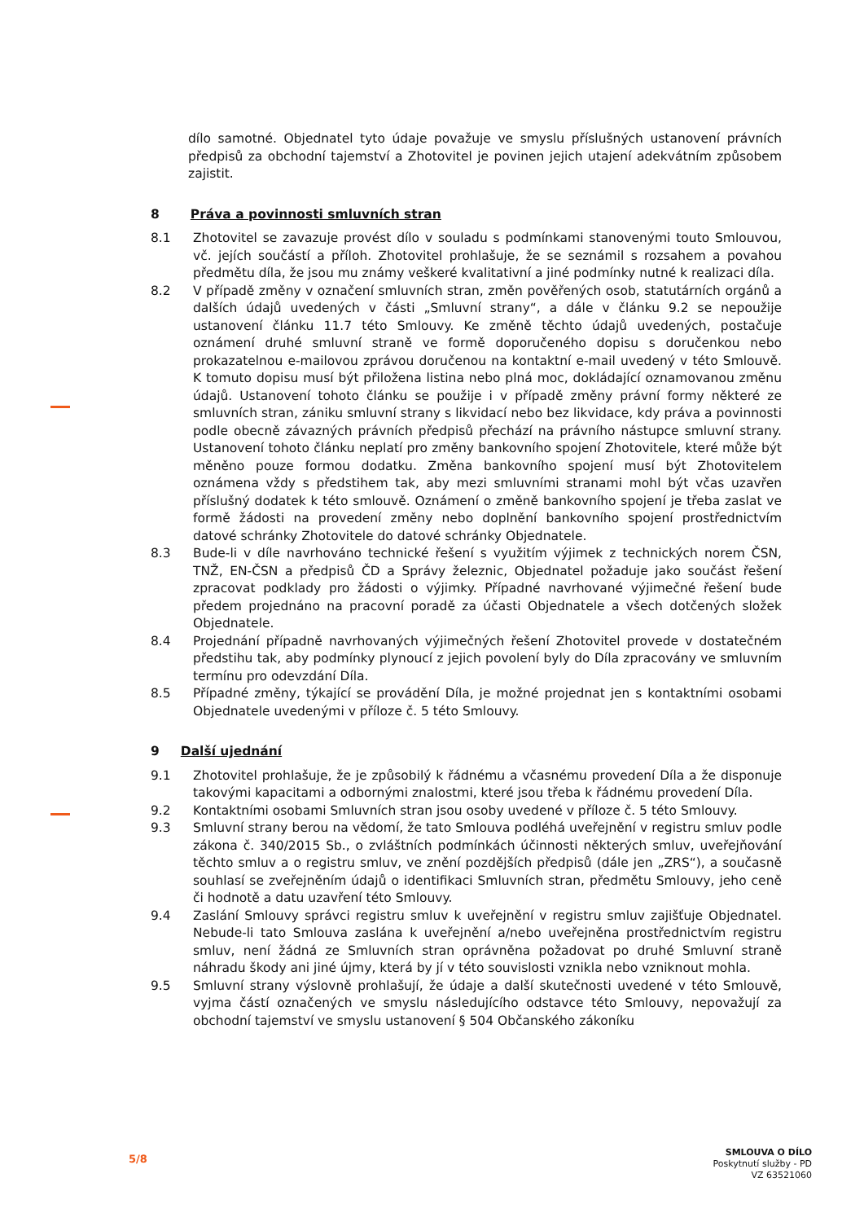dílo samotné. Objednatel tyto údaje považuje ve smyslu příslušných ustanovení právních předpisů za obchodní tajemství a Zhotovitel je povinen jejich utajení adekvátním způsobem zajistit.
8 Práva a povinnosti smluvních stran
8.1 Zhotovitel se zavazuje provést dílo v souladu s podmínkami stanovenými touto Smlouvou, vč. jejích součástí a příloh. Zhotovitel prohlašuje, že se seznámil s rozsahem a povahou předmětu díla, že jsou mu známy veškeré kvalitativní a jiné podmínky nutné k realizaci díla.
8.2 V případě změny v označení smluvních stran, změn pověřených osob, statutárních orgánů a dalších údajů uvedených v části „Smluvní strany“, a dále v článku 9.2 se nepoužije ustanovení článku 11.7 této Smlouvy. Ke změně těchto údajů uvedených, postačuje oznámení druhé smluvní straně ve formě doporučeného dopisu s doručenkou nebo prokazatelnou e-mailovou zprávou doručenou na kontaktní e-mail uvedený v této Smlouvě. K tomuto dopisu musí být přiložena listina nebo plná moc, dokládající oznamovanou změnu údajů. Ustanovení tohoto článku se použije i v případě změny právní formy některé ze smluvních stran, zániku smluvní strany s likvidací nebo bez likvidace, kdy práva a povinnosti podle obecně závazných právních předpisů přechází na právního nástupce smluvní strany. Ustanovení tohoto článku neplatí pro změny bankovního spojení Zhotovitele, které může být měněno pouze formou dodatku. Změna bankovního spojení musí být Zhotovitelem oznámena vždy s předstihem tak, aby mezi smluvními stranami mohl být včas uzavřen příslušný dodatek k této smlouvě. Oznámení o změně bankovního spojení je třeba zaslat ve formě žádosti na provedení změny nebo doplnění bankovního spojení prostřednictvím datové schránky Zhotovitele do datové schránky Objednatele.
8.3 Bude-li v díle navrhováno technické řešení s využitím výjimek z technických norem ČSN, TNŽ, EN-ČSN a předpisů ČD a Správy železnic, Objednatel požaduje jako součást řešení zpracovat podklady pro žádosti o výjimky. Případné navrhované výjimečné řešení bude předem projednáno na pracovní poradě za účasti Objednatele a všech dotčených složek Objednatele.
8.4 Projednání případně navrhovaných výjimečných řešení Zhotovitel provede v dostatečném předstihu tak, aby podmínky plynoucí z jejich povolení byly do Díla zpracovány ve smluvním termínu pro odevzdání Díla.
8.5 Případné změny, týkající se provádění Díla, je možné projednat jen s kontaktními osobami Objednatele uvedenými v příloze č. 5 této Smlouvy.
9 Další ujednání
9.1 Zhotovitel prohlašuje, že je způsobilý k řádnému a včasnému provedení Díla a že disponuje takovými kapacitami a odbornými znalostmi, které jsou třeba k řádnému provedení Díla.
9.2 Kontaktními osobami Smluvních stran jsou osoby uvedené v příloze č. 5 této Smlouvy.
9.3 Smluvní strany berou na vědomí, že tato Smlouva podléhá uveřejnění v registru smluv podle zákona č. 340/2015 Sb., o zvláštních podmínkách účinnosti některých smluv, uveřejňování těchto smluv a o registru smluv, ve znění pozdějších předpisů (dále jen „ZRS“), a současně souhlasí se zveřejněním údajů o identifikaci Smluvních stran, předmětu Smlouvy, jeho ceně či hodnotě a datu uzavření této Smlouvy.
9.4 Zaslání Smlouvy správci registru smluv k uveřejnění v registru smluv zajišťuje Objednatel. Nebude-li tato Smlouva zaslána k uveřejnění a/nebo uveřejněna prostřednictvím registru smluv, není žádná ze Smluvních stran oprávněna požadovat po druhé Smluvní straně náhradu škody ani jiné újmy, která by jí v této souvislosti vznikla nebo vzniknout mohla.
9.5 Smluvní strany výslovně prohlašují, že údaje a další skutečnosti uvedené v této Smlouvě, vyjma částí označených ve smyslu následujícího odstavce této Smlouvy, nepovažují za obchodní tajemství ve smyslu ustanovení § 504 Občanského zákoníku
5/8
SMLOUVA O DÍLO
Poskytnutí služby - PD
VZ 63521060